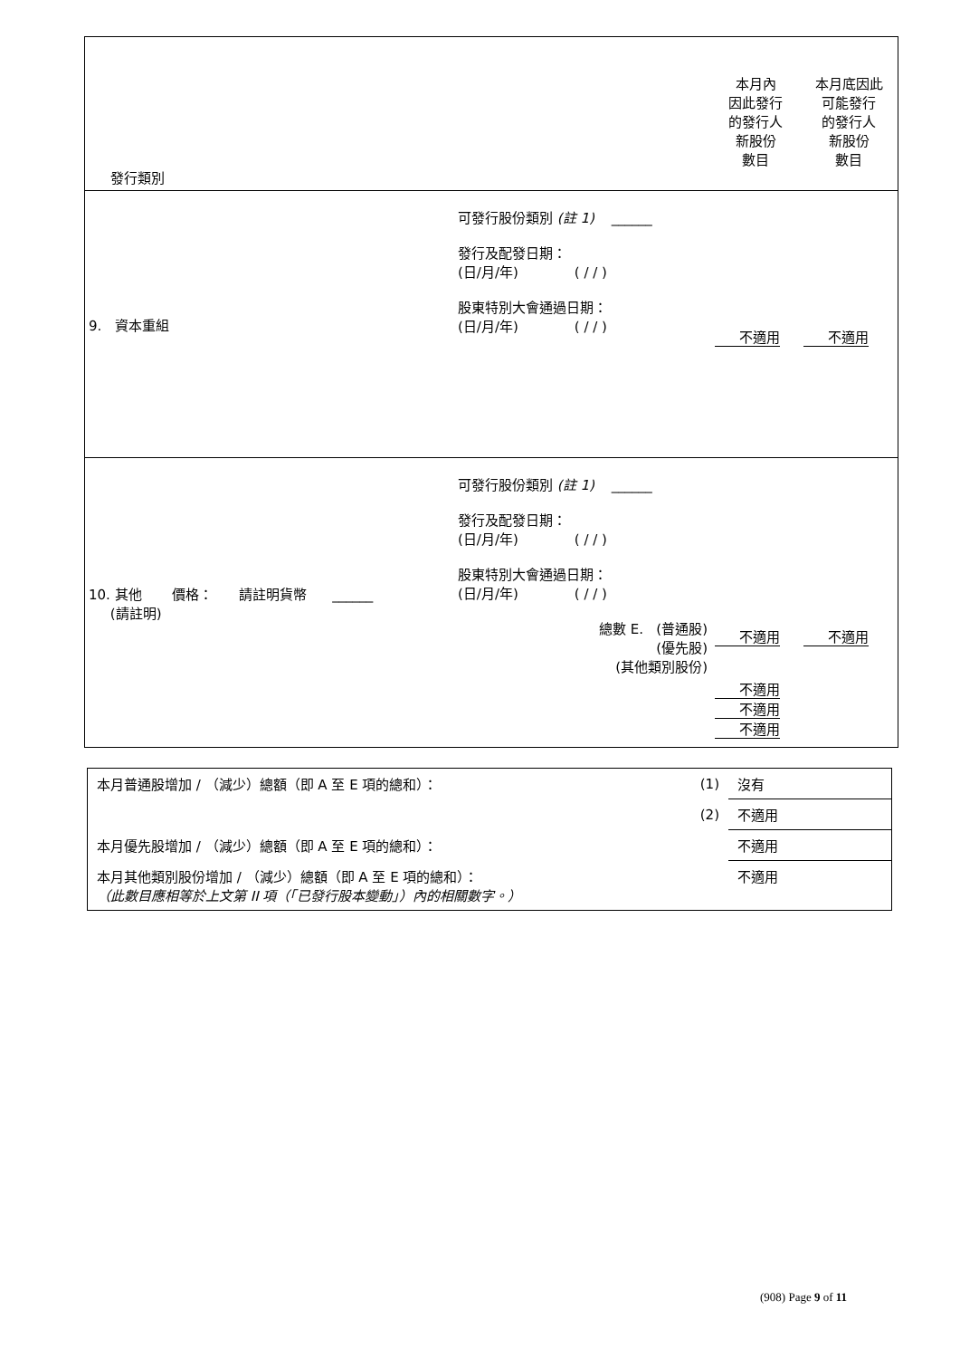| 發行類別 | | 本月內 因此發行 的發行人 新股份 數目 | 本月底因此 可能發行 的發行人 新股份 數目 |
| 9. 資本重組 | 可發行股份類別 (註 1) ______ 發行及配發日期： (日/月/年) ( / / ) 股東特別大會通過日期： (日/月/年) ( / / ) | 不適用 | 不適用 |
| 10. 其他 價格： 請註明貨幣 ______ (請註明) | 可發行股份類別 (註 1) ______ 發行及配發日期： (日/月/年) ( / / ) 股東特別大會通過日期： (日/月/年) ( / / ) 總數 E. (普通股) (優先股) (其他類別股份) | 不適用 不適用 不適用 不適用 | 不適用 |
| 本月普通股增加 / （減少）總額（即 A 至 E 項的總和）： | (1) | 沒有 |
| | (2) | 不適用 |
| 本月優先股增加 / （減少）總額（即 A 至 E 項的總和）： | | 不適用 |
| 本月其他類別股份增加 / （減少）總額（即 A 至 E 項的總和）： （此數目應相等於上文第 II 項（「已發行股本變動」）內的相關數字。） | | 不適用 |
(908) Page 9 of 11